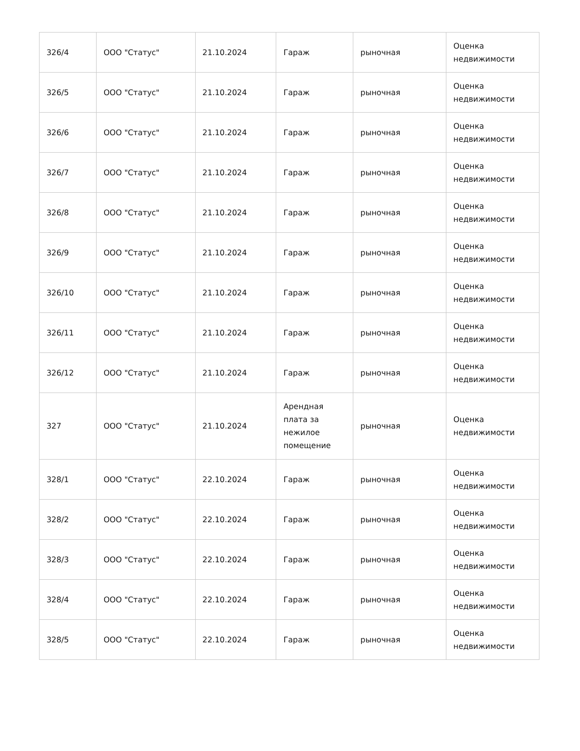| 326/4 | ООО "Статус" | 21.10.2024 | Гараж | рыночная | Оценка недвижимости |
| 326/5 | ООО "Статус" | 21.10.2024 | Гараж | рыночная | Оценка недвижимости |
| 326/6 | ООО "Статус" | 21.10.2024 | Гараж | рыночная | Оценка недвижимости |
| 326/7 | ООО "Статус" | 21.10.2024 | Гараж | рыночная | Оценка недвижимости |
| 326/8 | ООО "Статус" | 21.10.2024 | Гараж | рыночная | Оценка недвижимости |
| 326/9 | ООО "Статус" | 21.10.2024 | Гараж | рыночная | Оценка недвижимости |
| 326/10 | ООО "Статус" | 21.10.2024 | Гараж | рыночная | Оценка недвижимости |
| 326/11 | ООО "Статус" | 21.10.2024 | Гараж | рыночная | Оценка недвижимости |
| 326/12 | ООО "Статус" | 21.10.2024 | Гараж | рыночная | Оценка недвижимости |
| 327 | ООО "Статус" | 21.10.2024 | Арендная плата за нежилое помещение | рыночная | Оценка недвижимости |
| 328/1 | ООО "Статус" | 22.10.2024 | Гараж | рыночная | Оценка недвижимости |
| 328/2 | ООО "Статус" | 22.10.2024 | Гараж | рыночная | Оценка недвижимости |
| 328/3 | ООО "Статус" | 22.10.2024 | Гараж | рыночная | Оценка недвижимости |
| 328/4 | ООО "Статус" | 22.10.2024 | Гараж | рыночная | Оценка недвижимости |
| 328/5 | ООО "Статус" | 22.10.2024 | Гараж | рыночная | Оценка недвижимости |